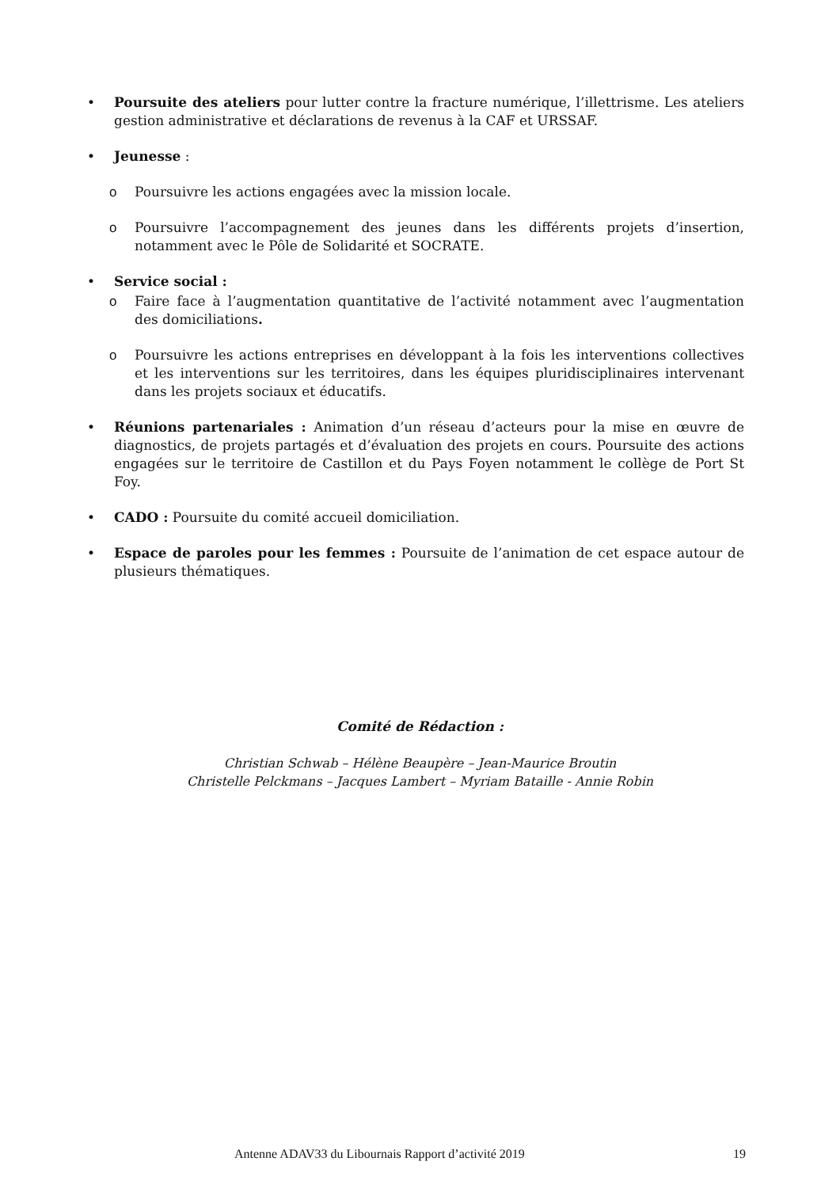• Poursuite des ateliers pour lutter contre la fracture numérique, l’illettrisme. Les ateliers gestion administrative et déclarations de revenus à la CAF et URSSAF.
• Jeunesse :
o Poursuivre les actions engagées avec la mission locale.
o Poursuivre l’accompagnement des jeunes dans les différents projets d’insertion, notamment avec le Pôle de Solidarité et SOCRATE.
• Service social :
o Faire face à l’augmentation quantitative de l’activité notamment avec l’augmentation des domiciliations.
o Poursuivre les actions entreprises en développant à la fois les interventions collectives et les interventions sur les territoires, dans les équipes pluridisciplinaires intervenant dans les projets sociaux et éducatifs.
• Réunions partenariales : Animation d’un réseau d’acteurs pour la mise en œuvre de diagnostics, de projets partagés et d’évaluation des projets en cours. Poursuite des actions engagées sur le territoire de Castillon et du Pays Foyen notamment le collège de Port St Foy.
• CADO : Poursuite du comité accueil domiciliation.
• Espace de paroles pour les femmes : Poursuite de l’animation de cet espace autour de plusieurs thématiques.
Comité de Rédaction :
Christian Schwab – Hélène Beaupère – Jean-Maurice Broutin
Christelle Pelckmans – Jacques Lambert – Myriam Bataille - Annie Robin
Antenne ADAV33 du Libournais Rapport d’activité 2019
19